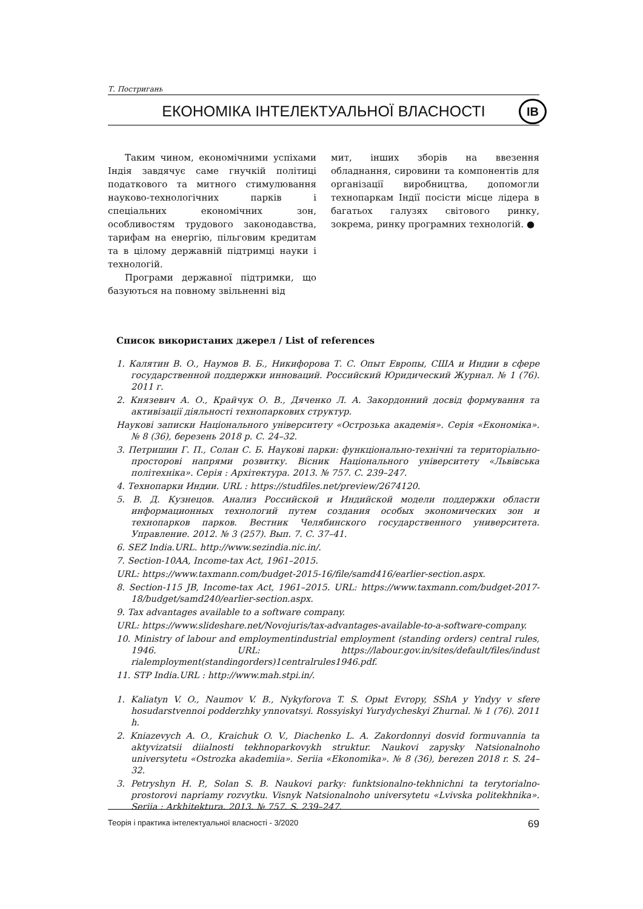Т. Постригань
ЕКОНОМІКА ІНТЕЛЕКТУАЛЬНОЇ ВЛАСНОСТІ ІВ
Таким чином, економічними успіхами Індія завдячує саме гнучкій політиці податкового та митного стимулювання науково-технологічних парків і спеціальних економічних зон, особливостям трудового законодавства, тарифам на енергію, пільговим кредитам та в цілому державній підтримці науки і технологій.
Програми державної підтримки, що базуються на повному звільненні від
мит, інших зборів на ввезення обладнання, сировини та компонентів для організації виробництва, допомогли технопаркам Індії посісти місце лідера в багатьох галузях світового ринку, зокрема, ринку програмних технологій. ●
Список використаних джерел / List of references
1. Калятин В. О., Наумов В. Б., Никифорова Т. С. Опыт Европы, США и Индии в сфере государственной поддержки инноваций. Российский Юридический Журнал. № 1 (76). 2011 г.
2. Князевич А. О., Крайчук О. В., Дяченко Л. А. Закордонний досвід формування та активізації діяльності технопаркових структур.
Наукові записки Національного університету «Острозька академія». Серія «Економіка». № 8 (36), березень 2018 р. С. 24–32.
3. Петришин Г. П., Солан С. Б. Наукові парки: функціонально-технічні та територіально-просторові напрями розвитку. Вісник Національного університету «Львівська політехніка». Серія : Архітектура. 2013. № 757. С. 239–247.
4. Технопарки Индии. URL : https://studfiles.net/preview/2674120.
5. В. Д. Кузнецов. Анализ Российской и Индийской модели поддержки области информационных технологий путем создания особых экономических зон и технопарков парков. Вестник Челябинского государственного университета. Управление. 2012. № 3 (257). Вып. 7. С. 37–41.
6. SEZ India.URL. http://www.sezindia.nic.in/.
7. Section-10AA, Income-tax Act, 1961–2015.
URL: https://www.taxmann.com/budget-2015-16/file/samd416/earlier-section.aspx.
8. Section-115 JB, Income-tax Act, 1961–2015. URL: https://www.taxmann.com/budget-2017-18/budget/samd240/earlier-section.aspx.
9. Tax advantages available to a software company.
URL: https://www.slideshare.net/Novojuris/tax-advantages-available-to-a-software-company.
10. Ministry of labour and employmentindustrial employment (standing orders) central rules, 1946. URL: https://labour.gov.in/sites/default/files/indust rialemployment(standingorders)1centralrules1946.pdf.
11. STP India.URL : http://www.mah.stpi.in/.
1. Kaliatyn V. O., Naumov V. B., Nykyforova T. S. Орыt Evrорy, SShA y Yndyy v sfere hosudarstvennoi podderzhky ynnovatsyi. Rossyiskyi Yurydycheskyi Zhurnal. № 1 (76). 2011 h.
2. Kniazevych A. O., Kraichuk O. V., Diachenko L. A. Zakordonnyi dosvid formuvannia ta aktyvizatsii diialnosti tekhnoparkovykh struktur. Naukovi zapysky Natsionalnoho universytetu «Ostrozka akademiia». Seriia «Ekonomika». № 8 (36), berezen 2018 r. S. 24–32.
3. Petryshyn H. P., Solan S. B. Naukovi parky: funktsionalno-tekhnichni ta terytorialno-prostorovi napriamy rozvytku. Visnyk Natsionalnoho universytetu «Lvivska politekhnika». Seriia : Arkhitektura. 2013. № 757. S. 239–247.
Теорія і практика інтелектуальної власності - 3/2020 69